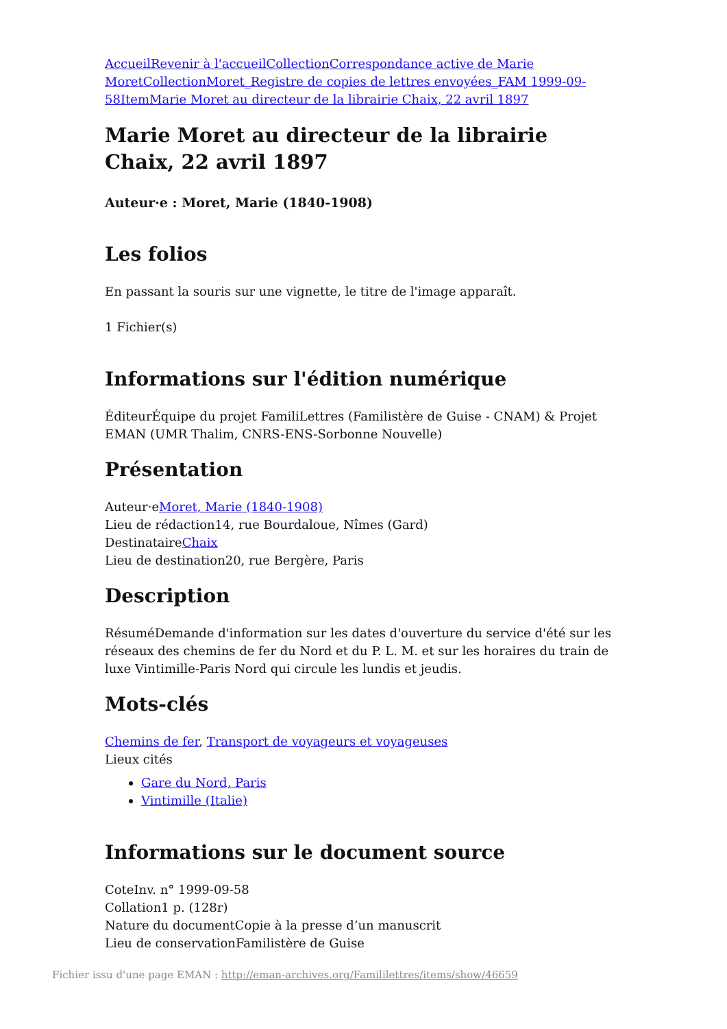Accueil Revenir à l'accueil Collection Correspondance active de Marie Moret Collection Moret_Registre de copies de lettres envoyées_FAM 1999-09-58 Item Marie Moret au directeur de la librairie Chaix, 22 avril 1897
Marie Moret au directeur de la librairie Chaix, 22 avril 1897
Auteur·e : Moret, Marie (1840-1908)
Les folios
En passant la souris sur une vignette, le titre de l'image apparaît.
1 Fichier(s)
Informations sur l'édition numérique
ÉditeurÉquipe du projet FamiliLettres (Familistère de Guise - CNAM) & Projet EMAN (UMR Thalim, CNRS-ENS-Sorbonne Nouvelle)
Présentation
Auteur·eMoret, Marie (1840-1908)
Lieu de rédaction14, rue Bourdaloue, Nîmes (Gard)
DestinataireChaix
Lieu de destination20, rue Bergère, Paris
Description
RésuméDemande d'information sur les dates d'ouverture du service d'été sur les réseaux des chemins de fer du Nord et du P. L. M. et sur les horaires du train de luxe Vintimille-Paris Nord qui circule les lundis et jeudis.
Mots-clés
Chemins de fer, Transport de voyageurs et voyageuses
Lieux cités
Gare du Nord, Paris
Vintimille (Italie)
Informations sur le document source
CoteInv. n° 1999-09-58
Collation1 p. (128r)
Nature du documentCopie à la presse d’un manuscrit
Lieu de conservationFamilistère de Guise
Fichier issu d'une page EMAN : http://eman-archives.org/Famililettres/items/show/46659